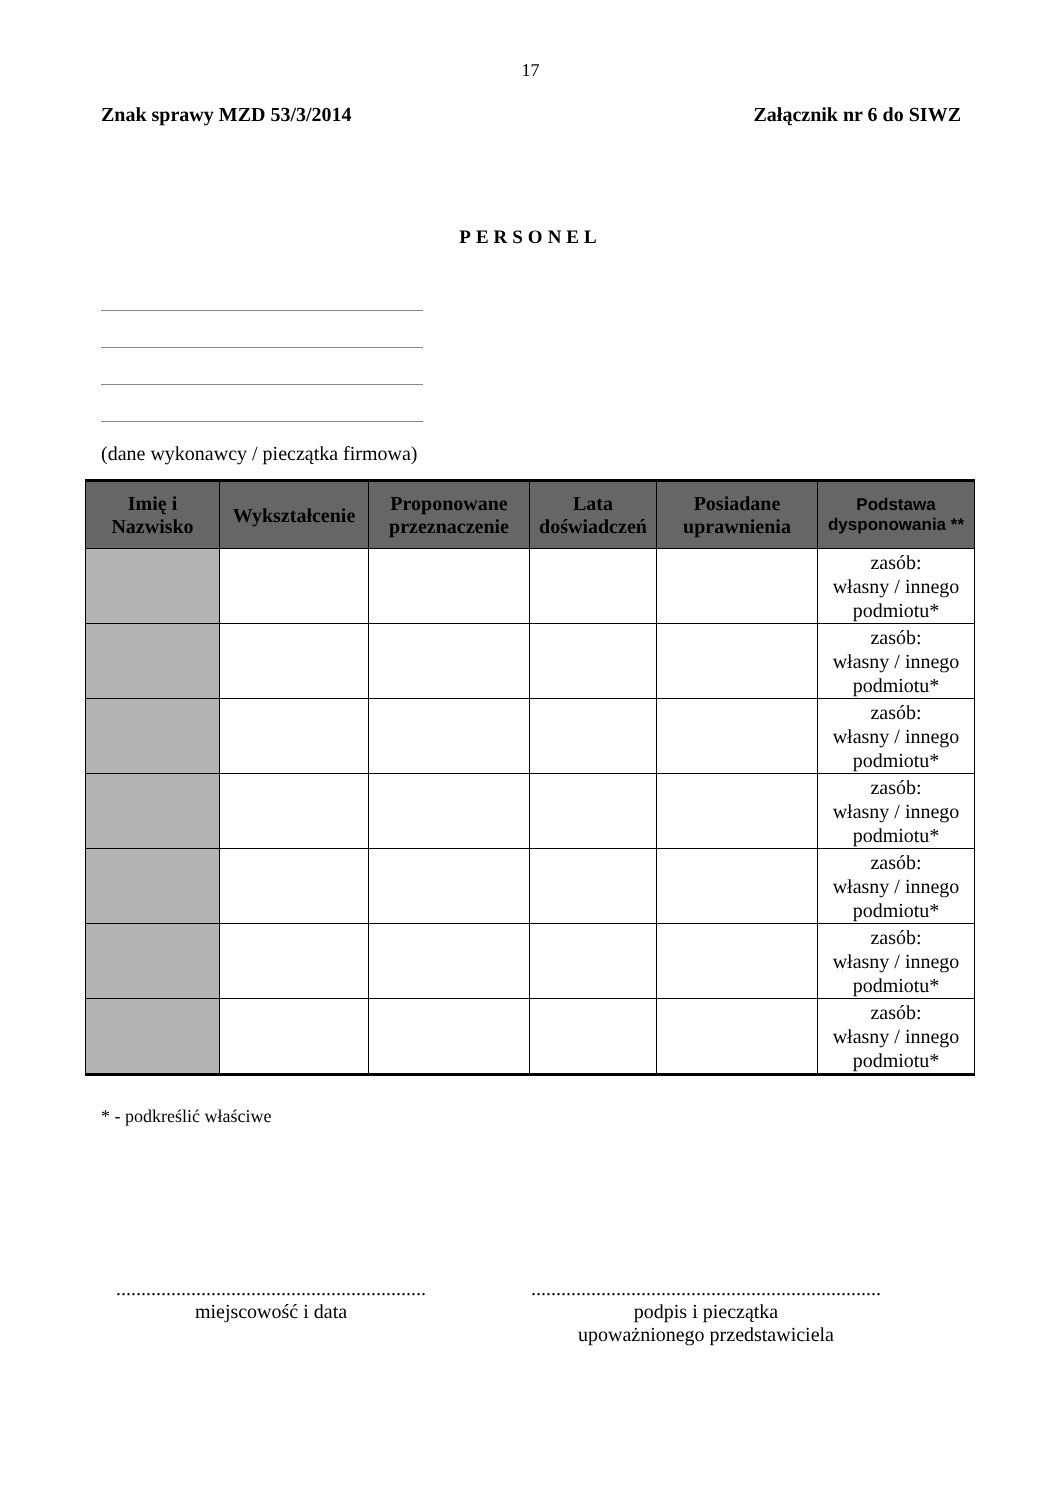17
Znak sprawy MZD 53/3/2014 Załącznik nr 6 do SIWZ
PERSONEL
(dane wykonawcy / pieczątka firmowa)
| Imię i Nazwisko | Wykształcenie | Proponowane przeznaczenie | Lata doświadczeń | Posiadane uprawnienia | Podstawa dysponowania ** |
| --- | --- | --- | --- | --- | --- |
| | | | | | zasób: własny / innego podmiotu* |
| | | | | | zasób: własny / innego podmiotu* |
| | | | | | zasób: własny / innego podmiotu* |
| | | | | | zasób: własny / innego podmiotu* |
| | | | | | zasób: własny / innego podmiotu* |
| | | | | | zasób: własny / innego podmiotu* |
| | | | | | zasób: własny / innego podmiotu* |
* - podkreślić właściwe
..............................................................
miejscowość i data
......................................................................
podpis i pieczątka
upoważnionego przedstawiciela